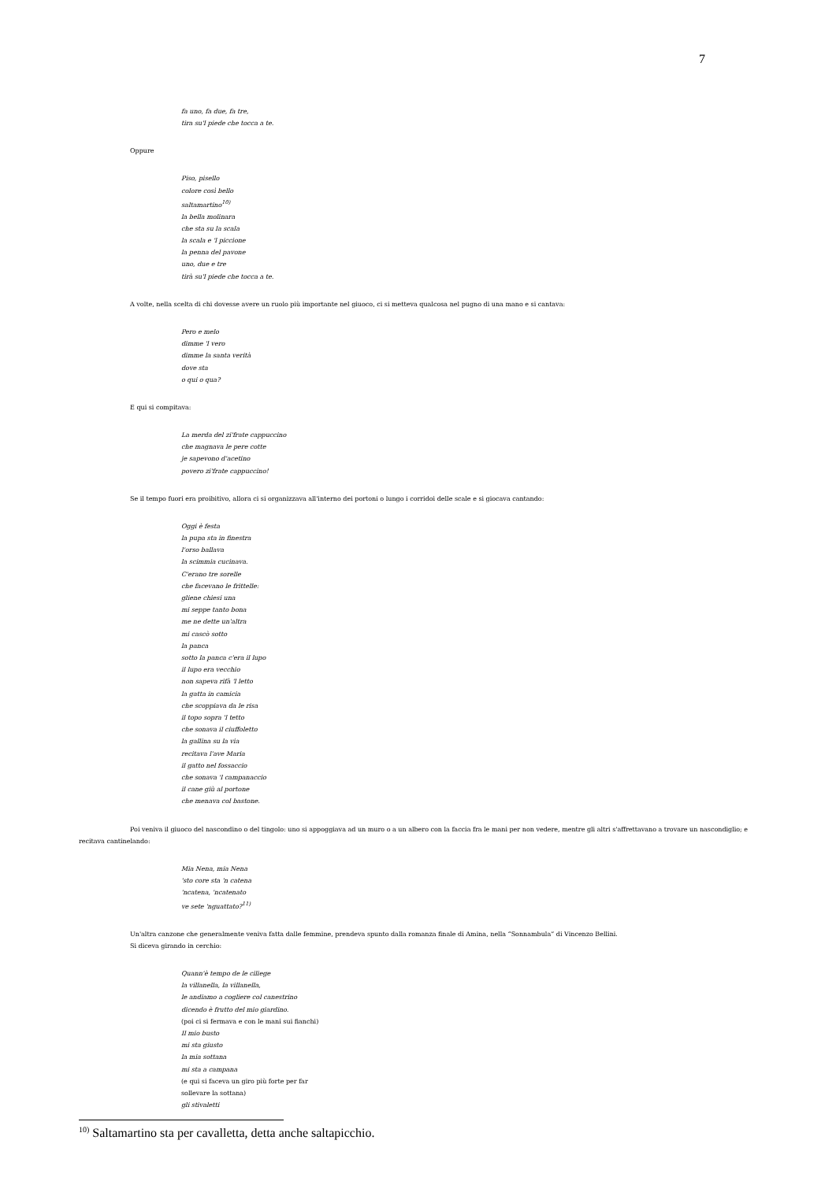7
fa uno, fa due, fa tre,
tira su'l piede che tocca a te.
Oppure
Piso, pisello
colore così bello
saltamartino<sup>10)</sup>
la bella molinara
che sta su la scala
la scala e 'l piccione
la penna del pavone
uno, due e tre
tirà su'l piede che tocca a te.
A volte, nella scelta di chi dovesse avere un ruolo più importante nel giuoco, ci si metteva qualcosa nel pugno di una mano e si cantava:
Pero e melo
dimme 'l vero
dimme la santa verità
dove sta
o qui o qua?
E qui si compitava:
La merda del zi'frate cappuccino
che magnava le pere cotte
je sapevono d'acetino
povero zi'frate cappuccino!
Se il tempo fuori era proibitivo, allora ci si organizzava all'interno dei portoni o lungo i corridoi delle scale e si giocava cantando:
Oggi è festa
la pupa sta in finestra
l'orso ballava
la scimmia cucinava.
C'erano tre sorelle
che facevano le frittelle:
gliene chiesi una
mi seppe tanto bona
me ne dette un'altra
mi cascò sotto
la panca
sotto la panca c'era il lupo
il lupo era vecchio
non sapeva rifà 'l letto
la gatta in camicia
che scoppiava da le risa
il topo sopra 'l tetto
che sonava il ciuffoletto
la gallina su la via
recitava l'ave Maria
il gatto nel fossaccio
che sonava 'l campanaccio
il cane giù al portone
che menava col bastone.
Poi veniva il giuoco del nascondino o del tingolo: uno si appoggiava ad un muro o a un albero con la faccia fra le mani per non vedere, mentre gli altri s'affrettavano a trovare un nascondiglio; e recitava cantinelando:
Mia Nena, mia Nena
'sto core sta 'n catena
'ncatena, 'ncatenato
ve sete 'nguattato?<sup>11)</sup>
Un'altra canzone che generalmente veniva fatta dalle femmine, prendeva spunto dalla romanza finale di Amina, nella “Sonnambula” di Vincenzo Bellini.
Si diceva girando in cerchio:
Quann'è tempo de le ciliege
la villanella, la villanella,
le andiamo a cogliere col canestrino
dicendo è frutto del mio giardino.
(poi ci si fermava e con le mani sui fianchi)
Il mio busto
mi sta giusto
la mia sottana
mi sta a campana
(e qui si faceva un giro più forte per far
sollevare la sottana)
gli stivaletti
<sup>10)</sup> Saltamartino sta per cavalletta, detta anche saltapicchio.